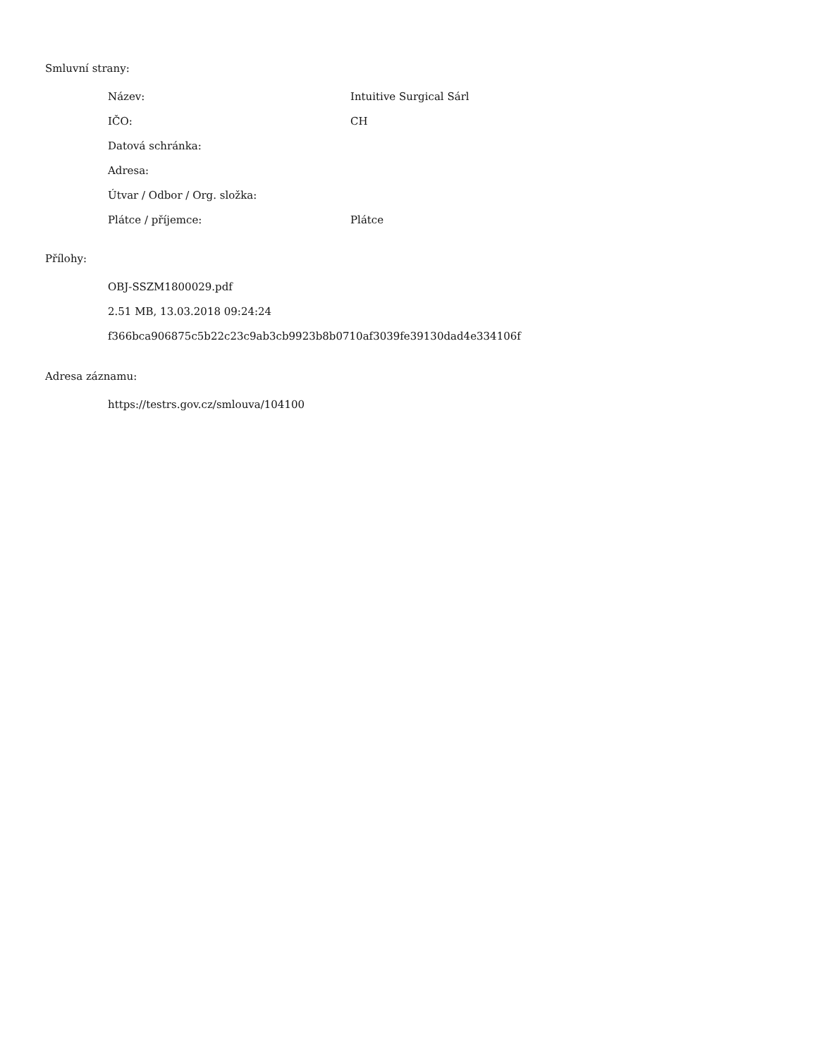Smluvní strany:
| Název: | Intuitive Surgical Sárl |
| IČO: | CH |
| Datová schránka: | |
| Adresa: | |
| Útvar / Odbor / Org. složka: | |
| Plátce / příjemce: | Plátce |
Přílohy:
OBJ-SSZM1800029.pdf
2.51 MB, 13.03.2018 09:24:24
f366bca906875c5b22c23c9ab3cb9923b8b0710af3039fe39130dad4e334106f
Adresa záznamu:
https://testrs.gov.cz/smlouva/104100